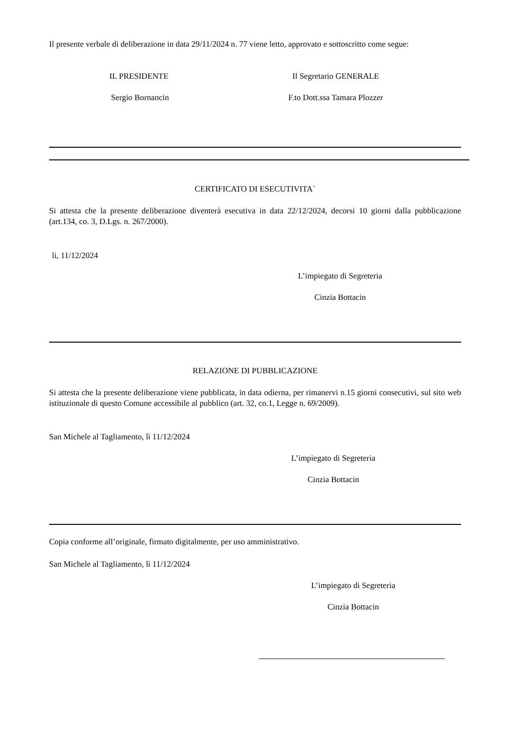Il presente verbale di deliberazione in data 29/11/2024 n. 77 viene letto, approvato e sottoscritto come segue:
IL PRESIDENTE
Sergio Bornancin
Il Segretario GENERALE
F.to Dott.ssa Tamara Plozzer
CERTIFICATO DI ESECUTIVITA`
Si attesta che la presente deliberazione diventerà esecutiva in data 22/12/2024, decorsi 10 giorni dalla pubblicazione (art.134, co. 3, D.Lgs. n. 267/2000).
li, 11/12/2024
L’impiegato di Segreteria
Cinzia Bottacin
RELAZIONE DI PUBBLICAZIONE
Si attesta che la presente deliberazione viene pubblicata, in data odierna, per rimanervi n.15 giorni consecutivi, sul sito web istituzionale di questo Comune accessibile al pubblico (art. 32, co.1, Legge n. 69/2009).
San Michele al Tagliamento, lì 11/12/2024
L’impiegato di Segreteria
Cinzia Bottacin
Copia conforme all’originale, firmato digitalmente, per uso amministrativo.
San Michele al Tagliamento, lì 11/12/2024
L’impiegato di Segreteria
Cinzia Bottacin